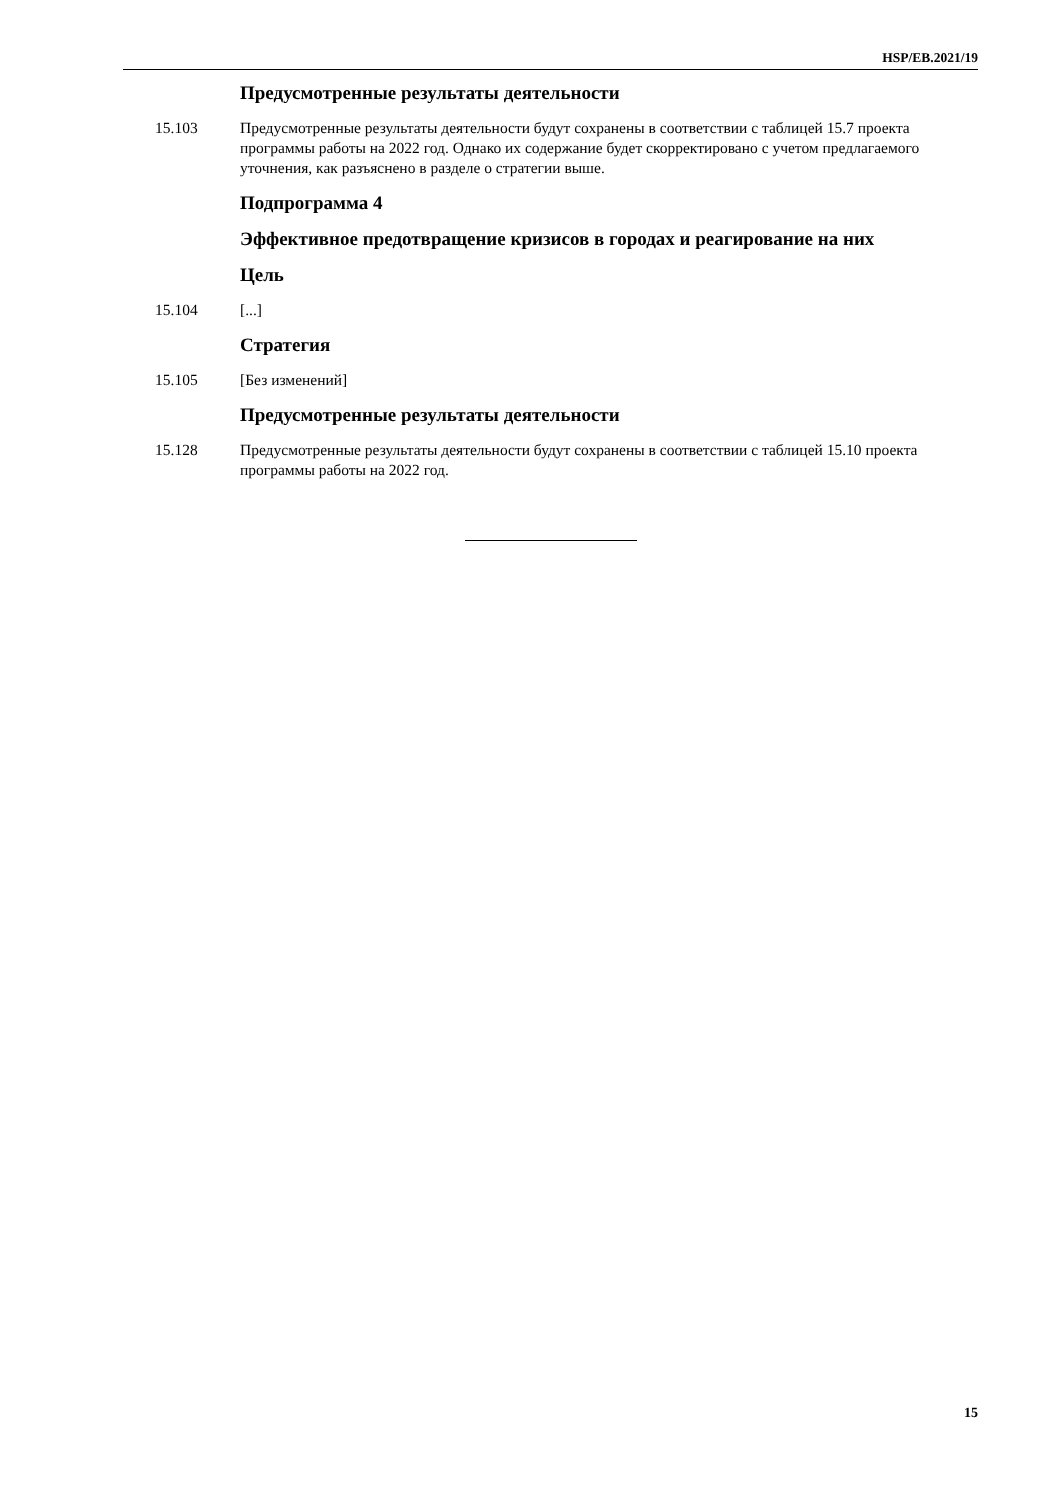HSP/EB.2021/19
Предусмотренные результаты деятельности
15.103 Предусмотренные результаты деятельности будут сохранены в соответствии с таблицей 15.7 проекта программы работы на 2022 год. Однако их содержание будет скорректировано с учетом предлагаемого уточнения, как разъяснено в разделе о стратегии выше.
Подпрограмма 4
Эффективное предотвращение кризисов в городах и реагирование на них
Цель
15.104 [...]
Стратегия
15.105 [Без изменений]
Предусмотренные результаты деятельности
15.128 Предусмотренные результаты деятельности будут сохранены в соответствии с таблицей 15.10 проекта программы работы на 2022 год.
15